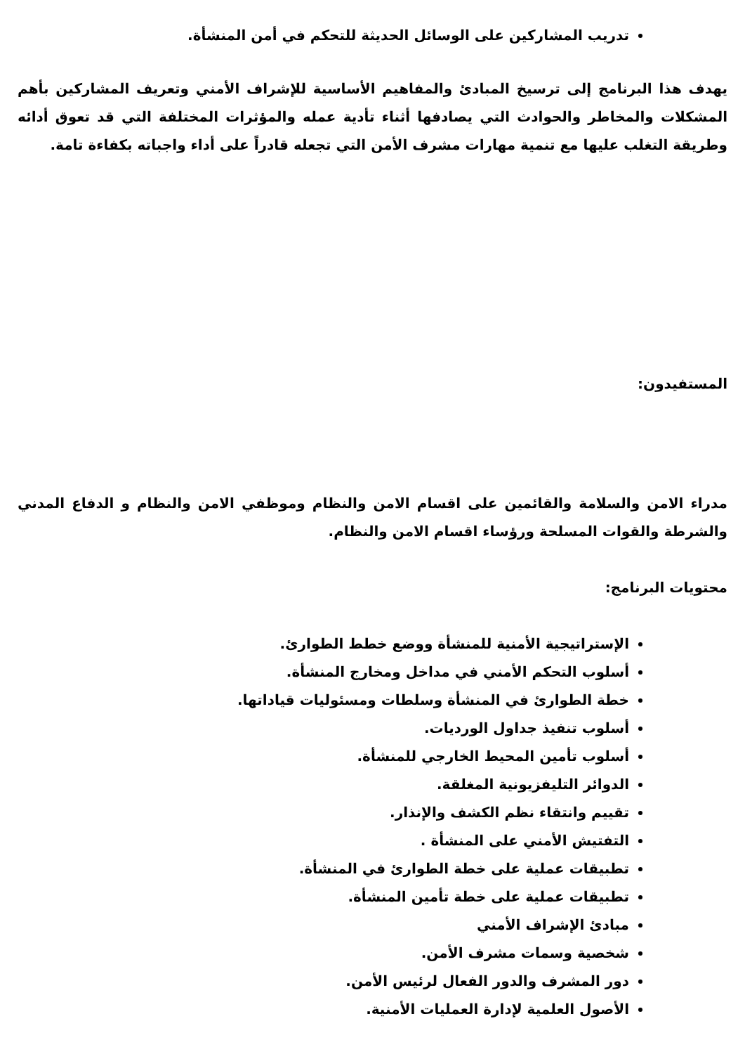تدريب المشاركين على الوسائل الحديثة للتحكم في أمن المنشأة.
يهدف هذا البرنامج إلى ترسيخ المبادئ والمفاهيم الأساسية للإشراف الأمني وتعريف المشاركين بأهم المشكلات والمخاطر والحوادث التي يصادفها أثناء تأدية عمله والمؤثرات المختلفة التي قد تعوق أدائه وطريقة التغلب عليها مع تنمية مهارات مشرف الأمن التي تجعله قادراً على أداء واجباته بكفاءة تامة.
المستفيدون:
مدراء الامن والسلامة والقائمين على اقسام الامن والنظام وموظفي الامن والنظام و الدفاع المدني والشرطة والقوات المسلحة ورؤساء اقسام الامن والنظام.
محتويات البرنامج:
الإستراتيجية الأمنية للمنشأة ووضع خطط الطوارئ.
أسلوب التحكم الأمني في مداخل ومخارج المنشأة.
خطة الطوارئ في المنشأة وسلطات ومسئوليات قياداتها.
أسلوب تنفيذ جداول الورديات.
أسلوب تأمين المحيط الخارجي للمنشأة.
الدوائر التليفزيونية المغلقة.
تقييم وانتقاء نظم الكشف والإنذار.
التفتيش الأمني على المنشأة .
تطبيقات عملية على خطة الطوارئ في المنشأة.
تطبيقات عملية على خطة تأمين المنشأة.
مبادئ الإشراف الأمني
شخصية وسمات مشرف الأمن.
دور المشرف والدور الفعال لرئيس الأمن.
الأصول العلمية لإدارة العمليات الأمنية.